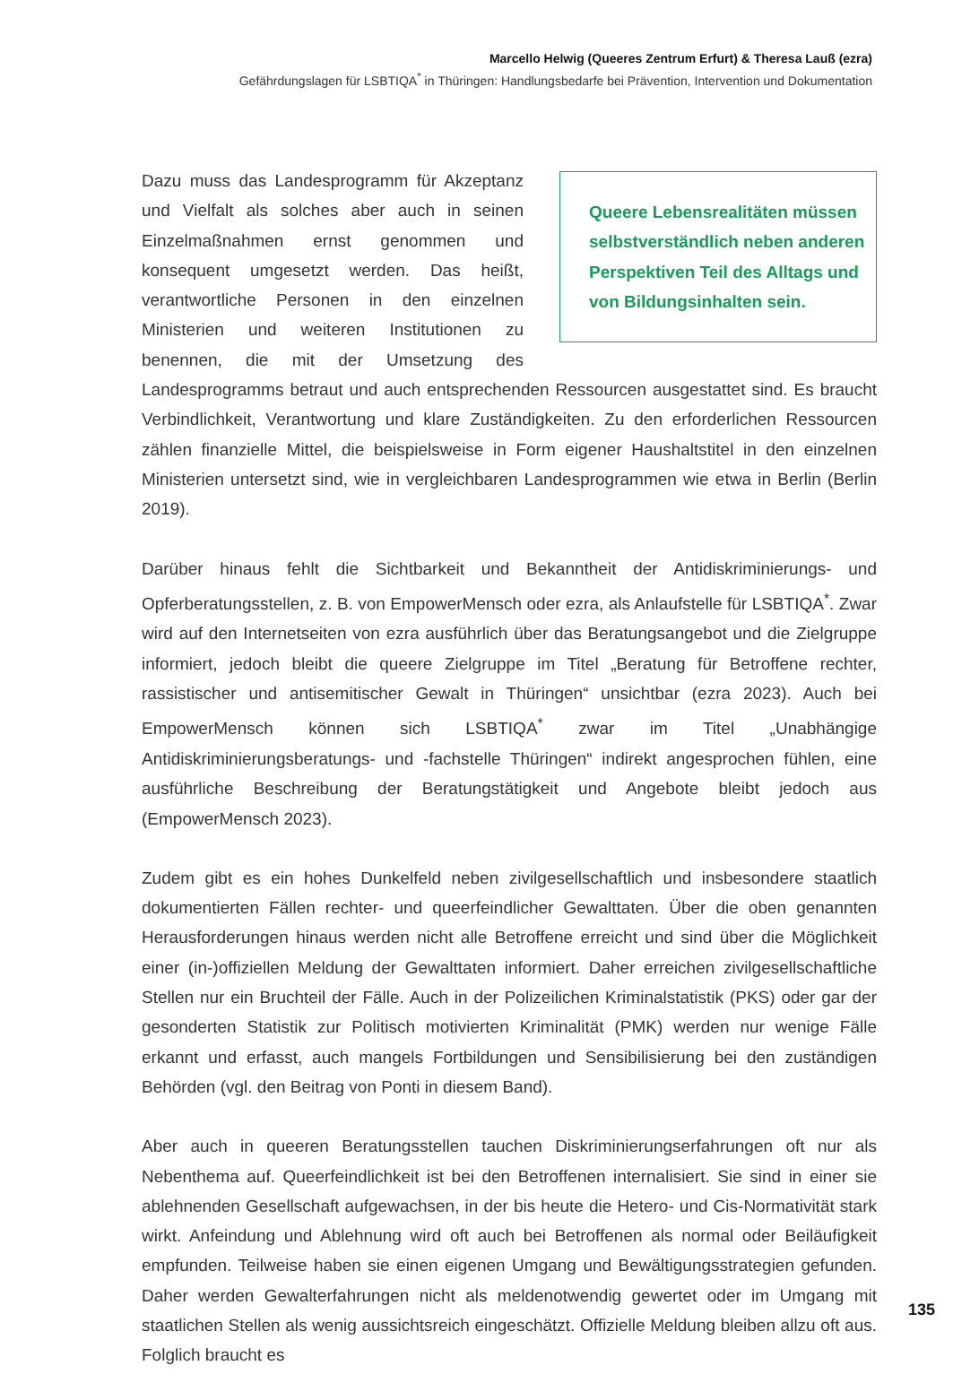Marcello Helwig (Queeres Zentrum Erfurt) & Theresa Lauß (ezra)
Gefährdungslagen für LSBTIQA<sup>*</sup> in Thüringen: Handlungsbedarfe bei Prävention, Intervention und Dokumentation
Queere Lebensrealitäten müssen selbstverständlich neben anderen Perspektiven Teil des Alltags und von Bildungsinhalten sein.
Dazu muss das Landesprogramm für Akzeptanz und Vielfalt als solches aber auch in seinen Einzelmaßnahmen ernst genommen und konsequent umgesetzt werden. Das heißt, verantwortliche Personen in den einzelnen Ministerien und weiteren Institutionen zu benennen, die mit der Umsetzung des Landesprogramms betraut und auch entsprechenden Ressourcen ausgestattet sind. Es braucht Verbindlichkeit, Verantwortung und klare Zuständigkeiten. Zu den erforderlichen Ressourcen zählen finanzielle Mittel, die beispielsweise in Form eigener Haushaltstitel in den einzelnen Ministerien untersetzt sind, wie in vergleichbaren Landesprogrammen wie etwa in Berlin (Berlin 2019).
Darüber hinaus fehlt die Sichtbarkeit und Bekanntheit der Antidiskriminierungs- und Opferberatungsstellen, z. B. von EmpowerMensch oder ezra, als Anlaufstelle für LSBTIQA<sup>*</sup>. Zwar wird auf den Internetseiten von ezra ausführlich über das Beratungsangebot und die Zielgruppe informiert, jedoch bleibt die queere Zielgruppe im Titel „Beratung für Betroffene rechter, rassistischer und antisemitischer Gewalt in Thüringen“ unsichtbar (ezra 2023). Auch bei EmpowerMensch können sich LSBTIQA<sup>*</sup> zwar im Titel „Unabhängige Antidiskriminierungsberatungs- und -fachstelle Thüringen“ indirekt angesprochen fühlen, eine ausführliche Beschreibung der Beratungstätigkeit und Angebote bleibt jedoch aus (EmpowerMensch 2023).
Zudem gibt es ein hohes Dunkelfeld neben zivilgesellschaftlich und insbesondere staatlich dokumentierten Fällen rechter- und queerfeindlicher Gewalttaten. Über die oben genannten Herausforderungen hinaus werden nicht alle Betroffene erreicht und sind über die Möglichkeit einer (in-)offiziellen Meldung der Gewalttaten informiert. Daher erreichen zivilgesellschaftliche Stellen nur ein Bruchteil der Fälle. Auch in der Polizeilichen Kriminalstatistik (PKS) oder gar der gesonderten Statistik zur Politisch motivierten Kriminalität (PMK) werden nur wenige Fälle erkannt und erfasst, auch mangels Fortbildungen und Sensibilisierung bei den zuständigen Behörden (vgl. den Beitrag von Ponti in diesem Band).
Aber auch in queeren Beratungsstellen tauchen Diskriminierungserfahrungen oft nur als Nebenthema auf. Queerfeindlichkeit ist bei den Betroffenen internalisiert. Sie sind in einer sie ablehnenden Gesellschaft aufgewachsen, in der bis heute die Hetero- und Cis-Normativität stark wirkt. Anfeindung und Ablehnung wird oft auch bei Betroffenen als normal oder Beiläufigkeit empfunden. Teilweise haben sie einen eigenen Umgang und Bewältigungsstrategien gefunden. Daher werden Gewalterfahrungen nicht als meldenotwendig gewertet oder im Umgang mit staatlichen Stellen als wenig aussichtsreich eingeschätzt. Offizielle Meldung bleiben allzu oft aus. Folglich braucht es
135